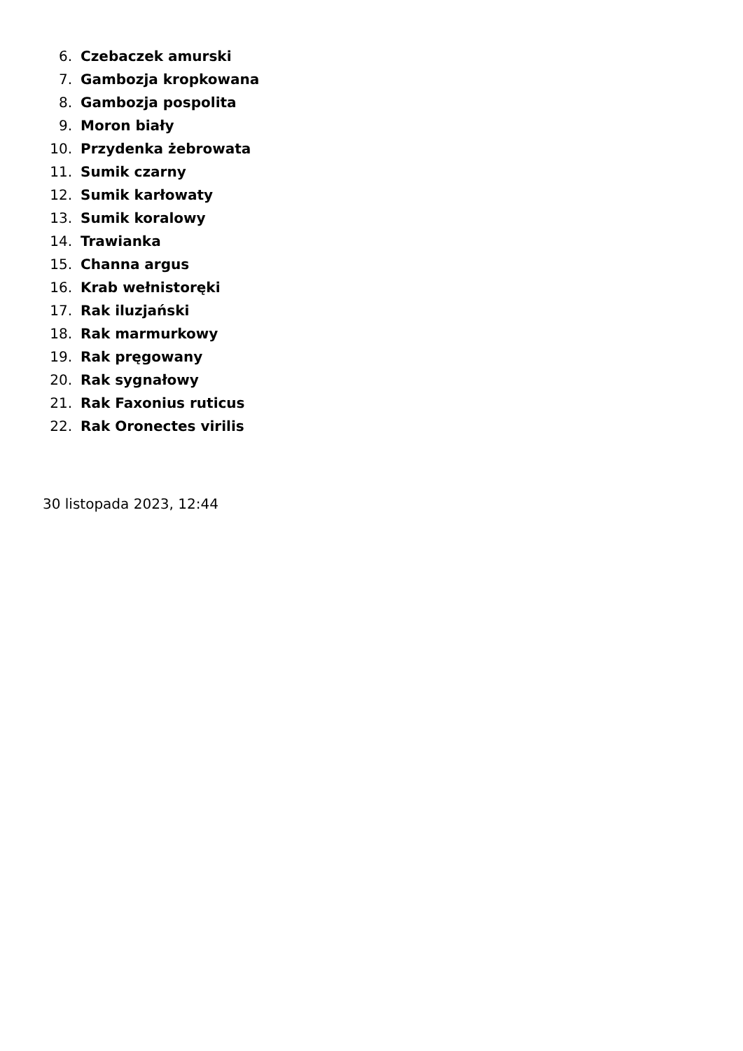6. Czebaczek amurski
7. Gambozja kropkowana
8. Gambozja pospolita
9. Moron biały
10. Przydenka żebrowata
11. Sumik czarny
12. Sumik karłowaty
13. Sumik koralowy
14. Trawianka
15. Channa argus
16. Krab wełnistoręki
17. Rak iluzjański
18. Rak marmurkowy
19. Rak pręgowany
20. Rak sygnałowy
21. Rak Faxonius ruticus
22. Rak Oronectes virilis
30 listopada 2023, 12:44